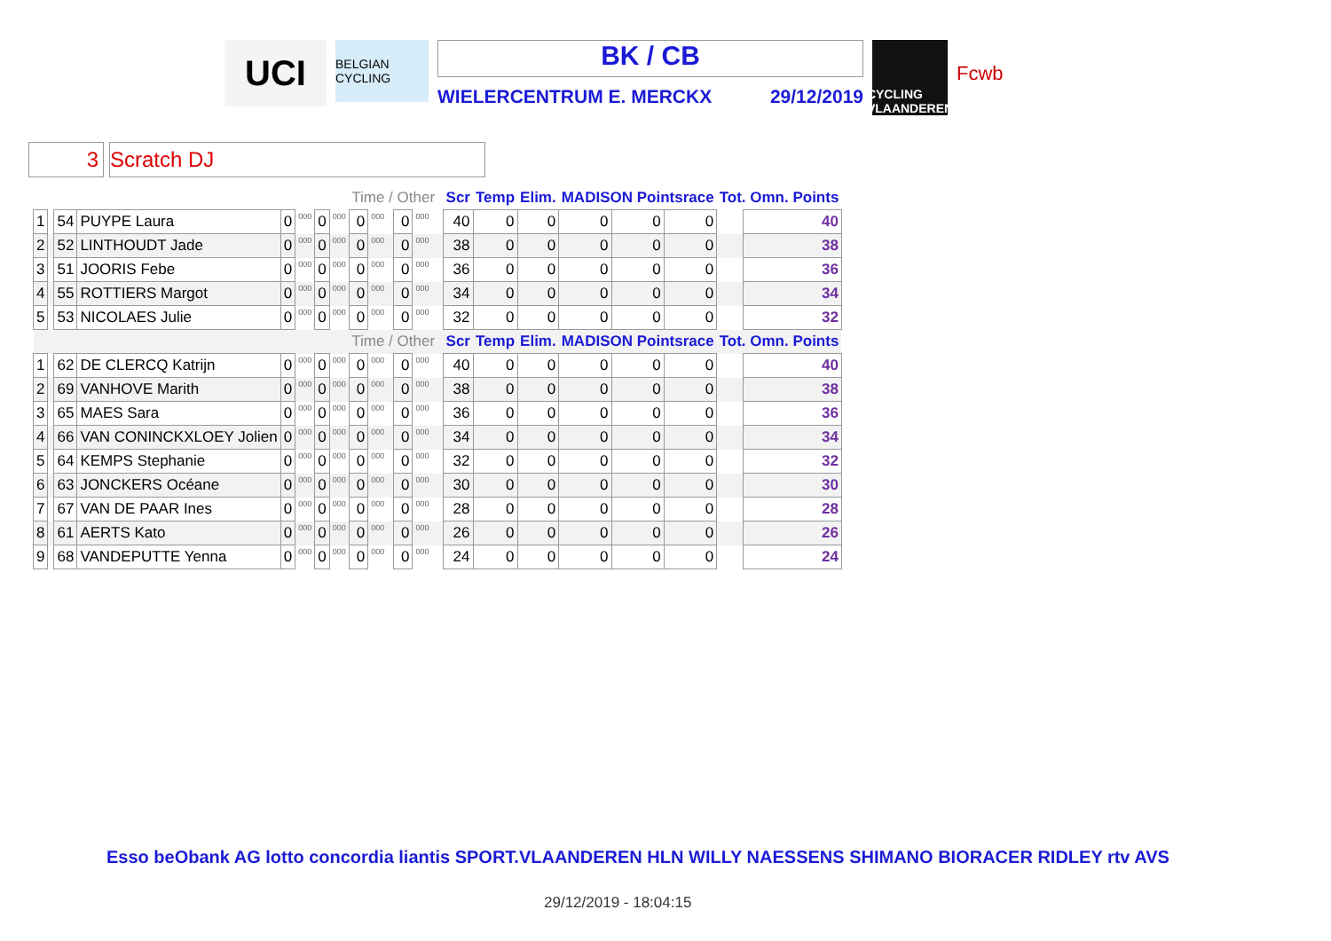UCI
BELGIAN CYCLING
BK / CB
WIELERCENTRUM E. MERCKX 29/12/2019
CYCLING VLAANDEREN
Fcwb
3 Scratch DJ
| | | | | | | | | Time / Other | | | | | Scr | Temp | Elim. | MADISON Pointsrace | | | Tot. Omn. Points | |
| --- | --- | --- | --- | --- | --- | --- | --- | --- | --- | --- | --- | --- | --- | --- | --- | --- | --- | --- | --- | --- |
| 1 | | 54 | PUYPE Laura | 0 | 000 | 0 | 000 | 0 | 000 | 0 | 000 | | 40 | 0 | 0 | 0 | 0 | 0 | | 40 |
| 2 | | 52 | LINTHOUDT Jade | 0 | 000 | 0 | 000 | 0 | 000 | 0 | 000 | | 38 | 0 | 0 | 0 | 0 | 0 | | 38 |
| 3 | | 51 | JOORIS Febe | 0 | 000 | 0 | 000 | 0 | 000 | 0 | 000 | | 36 | 0 | 0 | 0 | 0 | 0 | | 36 |
| 4 | | 55 | ROTTIERS Margot | 0 | 000 | 0 | 000 | 0 | 000 | 0 | 000 | | 34 | 0 | 0 | 0 | 0 | 0 | | 34 |
| 5 | | 53 | NICOLAES Julie | 0 | 000 | 0 | 000 | 0 | 000 | 0 | 000 | | 32 | 0 | 0 | 0 | 0 | 0 | | 32 |
| | | | | | | | | Time / Other | | | | | Scr | Temp | Elim. | MADISON Pointsrace | | | Tot. Omn. Points | |
| 1 | | 62 | DE CLERCQ Katrijn | 0 | 000 | 0 | 000 | 0 | 000 | 0 | 000 | | 40 | 0 | 0 | 0 | 0 | 0 | | 40 |
| 2 | | 69 | VANHOVE Marith | 0 | 000 | 0 | 000 | 0 | 000 | 0 | 000 | | 38 | 0 | 0 | 0 | 0 | 0 | | 38 |
| 3 | | 65 | MAES Sara | 0 | 000 | 0 | 000 | 0 | 000 | 0 | 000 | | 36 | 0 | 0 | 0 | 0 | 0 | | 36 |
| 4 | | 66 | VAN CONINCKXLOEY Jolien | 0 | 000 | 0 | 000 | 0 | 000 | 0 | 000 | | 34 | 0 | 0 | 0 | 0 | 0 | | 34 |
| 5 | | 64 | KEMPS Stephanie | 0 | 000 | 0 | 000 | 0 | 000 | 0 | 000 | | 32 | 0 | 0 | 0 | 0 | 0 | | 32 |
| 6 | | 63 | JONCKERS Océane | 0 | 000 | 0 | 000 | 0 | 000 | 0 | 000 | | 30 | 0 | 0 | 0 | 0 | 0 | | 30 |
| 7 | | 67 | VAN DE PAAR Ines | 0 | 000 | 0 | 000 | 0 | 000 | 0 | 000 | | 28 | 0 | 0 | 0 | 0 | 0 | | 28 |
| 8 | | 61 | AERTS Kato | 0 | 000 | 0 | 000 | 0 | 000 | 0 | 000 | | 26 | 0 | 0 | 0 | 0 | 0 | | 26 |
| 9 | | 68 | VANDEPUTTE Yenna | 0 | 000 | 0 | 000 | 0 | 000 | 0 | 000 | | 24 | 0 | 0 | 0 | 0 | 0 | | 24 |
Esso beObank AG lotto concordia liantis SPORT.VLAANDEREN HLN WILLY NAESSENS SHIMANO BIORACER RIDLEY rtv AVS
29/12/2019 - 18:04:15